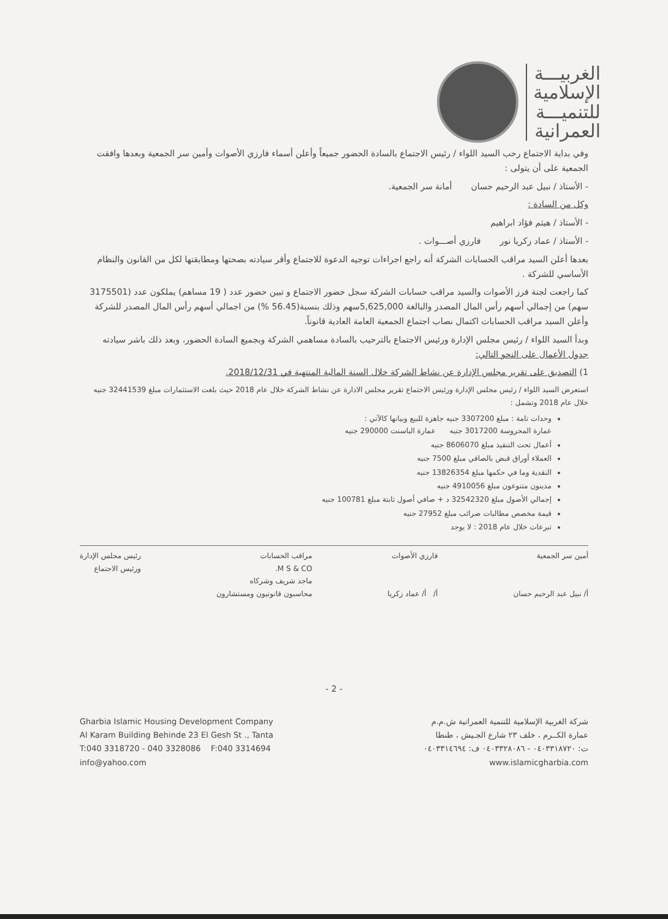الغربيـــة
الإسلامية
للتنميـــة
العمرانية
وفي بداية الاجتماع رحب السيد اللواء / رئيس الاجتماع بالسادة الحضور جميعاً وأعلن أسماء فارزي الأصوات وأمين سر الجمعية وبعدها وافقت الجمعية على أن يتولى :
- الأستاذ / نبيل عبد الرحيم حسان أمانة سر الجمعية.
وكل من السادة :
- الأستاذ / هيثم فؤاد ابراهيم
- الأستاذ / عماد زكريا نور فارزي أصـــوات .
بعدها أعلن السيد مراقب الحسابات الشركة أنه راجع اجراءات توجيه الدعوة للاجتماع وأقر سيادته بصحتها ومطابقتها لكل من القانون والنظام الأساسي للشركة .
كما راجعت لجنة فرز الأصوات والسيد مراقب حسابات الشركة سجل حضور الاجتماع و تبين حضور عدد ( 19 مساهم) يملكون عدد (3175501 سهم) من إجمالي أسهم رأس المال المصدر والبالغة 5,625,000سهم وذلك بنسبة(56.45 %) من اجمالي أسهم رأس المال المصدر للشركة وأعلن السيد مراقب الحسابات اكتمال نصاب اجتماع الجمعية العامة العادية قانوناً.
وبدأ السيد اللواء / رئيس مجلس الإدارة ورئيس الاجتماع بالترحيب بالسادة مساهمي الشركة وبجميع السادة الحضور، وبعد ذلك باشر سيادته جدول الأعمال على النحو التالي:
1) التصديق على تقرير مجلس الإدارة عن نشاط الشركة خلال السنة المالية المنتهية في 2018/12/31.
استعرض السيد اللواء / رئيس مجلس الإدارة ورئيس الاجتماع تقرير مجلس الادارة عن نشاط الشركة خلال عام 2018 حيث بلغت الاستثمارات مبلغ 32441539 جنيه خلال عام 2018 وتشمل :
وحدات تامة : مبلغ 3307200 جنيه جاهزة للبيع وبيانها كالآتي :
عمارة المحروسة 3017200 جنيه عمارة الباسنت 290000 جنيه
أعمال تحت التنفيذ مبلغ 8606070 جنيه
العملاء أوراق قبض بالصافي مبلغ 7500 جنيه
النقدية وما في حكمها مبلغ 13826354 جنيه
مدينون متنوعون مبلغ 4910056 جنيه
إجمالي الأصول مبلغ 32542320 د + صافي أصول ثابتة مبلغ 100781 جنيه
قيمة مخصص مطالبات ضرائب مبلغ 27952 جنيه
تبرعات خلال عام 2018 : لا يوجد
أمين سر الجمعية
أ/ نبيل عبد الرحيم حسان
فارزي الأصوات
أ/ أ/ عماد زكريا
مراقب الحسابات
M S & CO.
ماجد شريف وشركاه
محاسبون قانونيون ومستشارون
رئيس مجلس الإدارة
ورئيس الاجتماع
- 2 -
Gharbia Islamic Housing Development Company
Al Karam Building Behinde 23 El Gesh St ., Tanta
T:040 3318720 - 040 3328086 F:040 3314694
info@yahoo.com
شركة الغربية الإسلامية للتنمية العمرانية ش.م.م
عمارة الكــرم ، خلف ٢٣ شارع الجـيش ، طنطا
ت: ٠٤٠٣٣١٨٧٢٠ - ٠٤٠٣٣٢٨٠٨٦ ف: ٠٤٠٣٣١٤٦٩٤
www.islamicgharbia.com